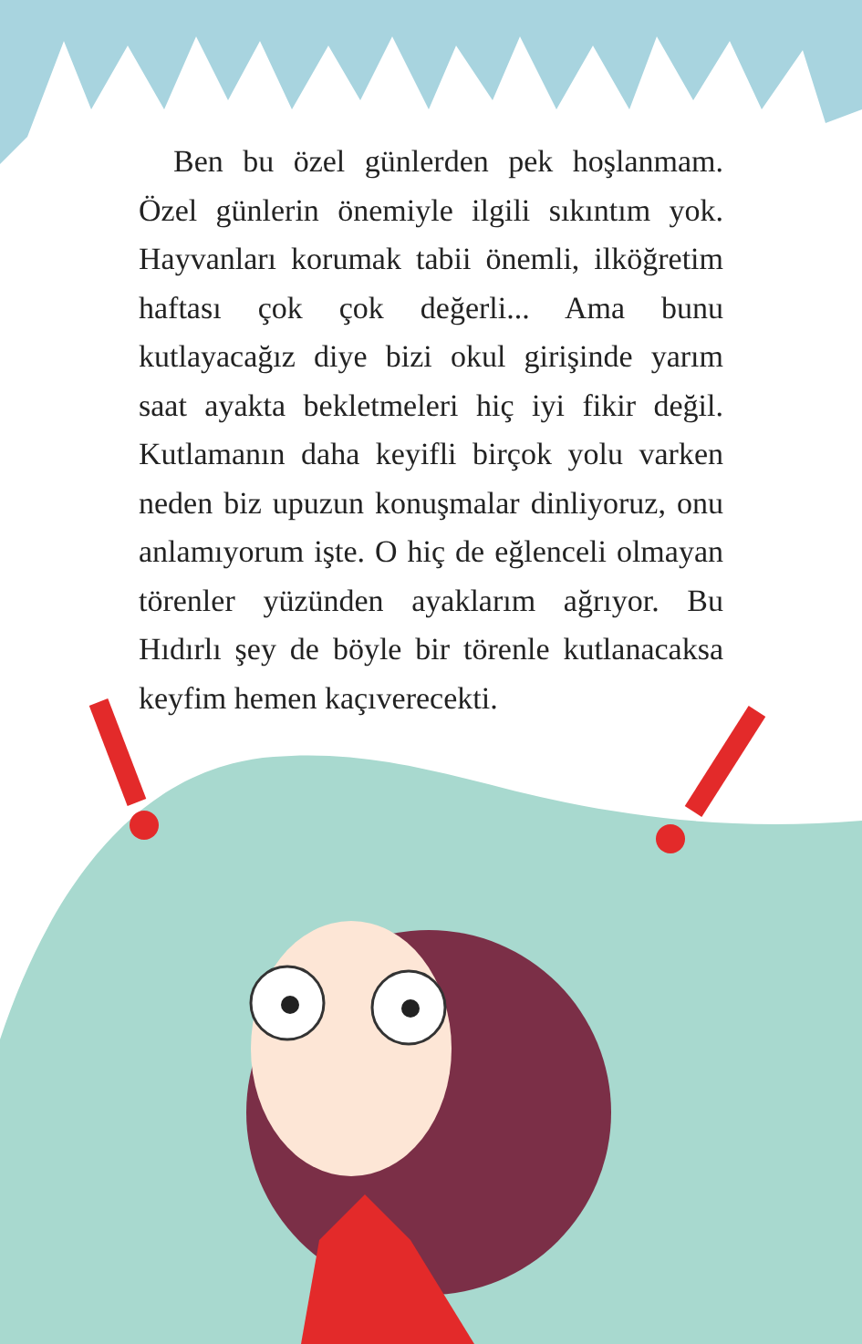Ben bu özel günlerden pek hoşlanmam. Özel günlerin önemiyle ilgili sıkıntım yok. Hayvanları korumak tabii önemli, ilköğretim haftası çok çok değerli... Ama bunu kutlayacağız diye bizi okul girişinde yarım saat ayakta bekletmeleri hiç iyi fikir değil. Kutlamanın daha keyifli birçok yolu varken neden biz upuzun konuşmalar dinliyoruz, onu anlamıyorum işte. O hiç de eğlenceli olmayan törenler yüzünden ayaklarım ağrıyor. Bu Hıdırlı şey de böyle bir törenle kutlanacaksa keyfim hemen kaçıverecekti.